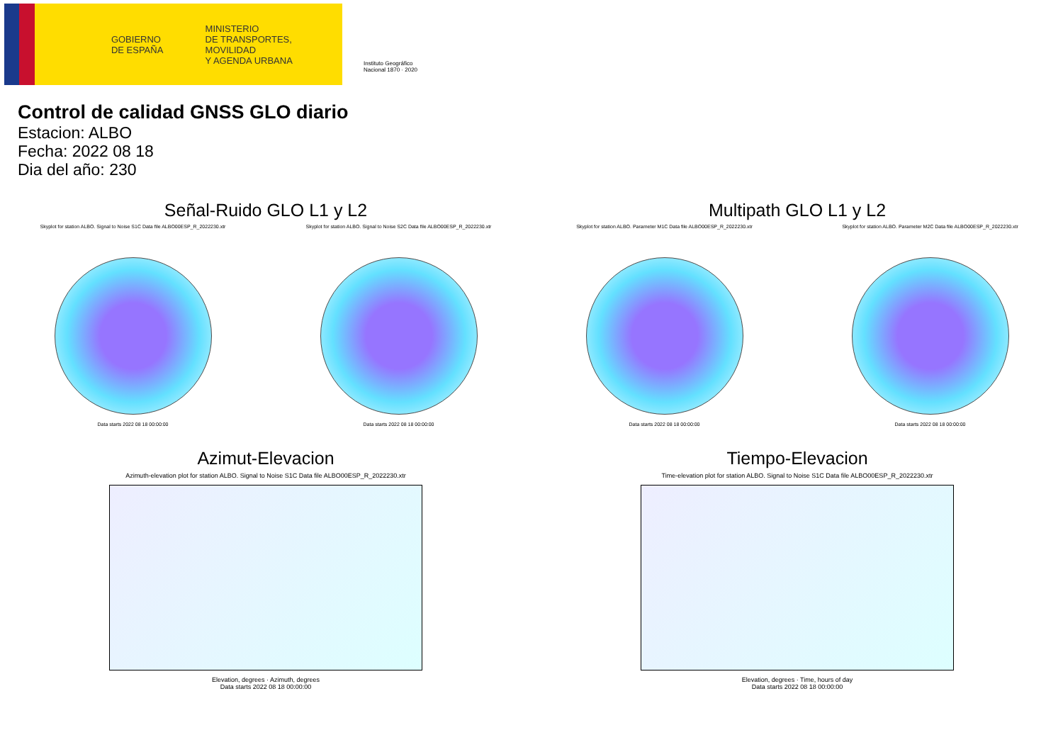GOBIERNO
DE ESPAÑA
MINISTERIO
DE TRANSPORTES, MOVILIDAD
Y AGENDA URBANA
Instituto Geográfico
Nacional 1870 · 2020
Control de calidad GNSS GLO diario
Estacion: ALBO
Fecha: 2022 08 18
Dia del año: 230
Señal-Ruido GLO L1 y L2
Skyplot for station ALBO. Signal to Noise S1C Data file ALBO00ESP_R_2022230.xtr
Data starts 2022 08 18 00:00:00
Skyplot for station ALBO. Signal to Noise S2C Data file ALBO00ESP_R_2022230.xtr
Data starts 2022 08 18 00:00:00
Multipath GLO L1 y L2
Skyplot for station ALBO. Parameter M1C Data file ALBO00ESP_R_2022230.xtr
Data starts 2022 08 18 00:00:00
Skyplot for station ALBO. Parameter M2C Data file ALBO00ESP_R_2022230.xtr
Data starts 2022 08 18 00:00:00
Azimut-Elevacion
Azimuth-elevation plot for station ALBO. Signal to Noise S1C Data file ALBO00ESP_R_2022230.xtr
Elevation, degrees · Azimuth, degrees
Data starts 2022 08 18 00:00:00
Tiempo-Elevacion
Time-elevation plot for station ALBO. Signal to Noise S1C Data file ALBO00ESP_R_2022230.xtr
Elevation, degrees · Time, hours of day
Data starts 2022 08 18 00:00:00